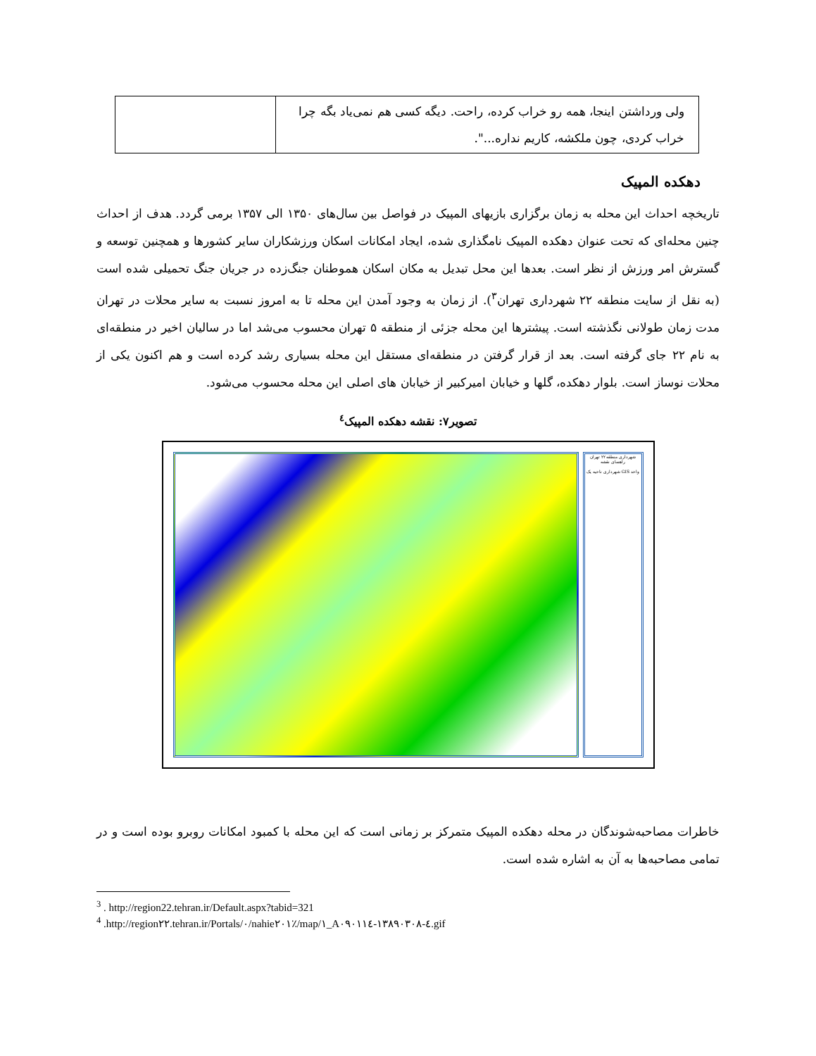| ولی ورداشتن اینجا، همه رو خراب کرده، راحت. دیگه کسی هم نمی‌یاد بگه چرا خراب کردی، چون ملکشه، کاریم نداره...". | |
دهکده المپیک
تاریخچه احداث این محله به زمان برگزاری بازیهای المپیک در فواصل بین سال‌های ۱۳۵۰ الی ۱۳۵۷ برمی گردد. هدف از احداث چنین محله‌ای که تحت عنوان دهکده المپیک نامگذاری شده، ایجاد امکانات اسکان ورزشکاران سایر کشورها و همچنین توسعه و گسترش امر ورزش از نظر است. بعدها این محل تبدیل به مکان اسکان هموطنان جنگ‌زده در جریان جنگ تحمیلی شده است (به نقل از سایت منطقه ۲۲ شهرداری تهران<sup>۳</sup>). از زمان به وجود آمدن این محله تا به امروز نسبت به سایر محلات در تهران مدت زمان طولانی نگذشته است. پیشترها این محله جزئی از منطقه ۵ تهران محسوب می‌شد اما در سالیان اخیر در منطقه‌ای به نام ۲۲ جای گرفته است. بعد از قرار گرفتن در منطقه‌ای مستقل این محله بسیاری رشد کرده است و هم اکنون یکی از محلات نوساز است. بلوار دهکده، گلها و خیابان امیرکبیر از خیابان های اصلی این محله محسوب می‌شود.
تصویر۷: نقشه دهکده المپیک<sup>٤</sup>
شهرداری منطقه ۲۲ تهران
راهنمای نقشه
واحد GIS شهرداری ناحیه یک
خاطرات مصاحبه‌شوندگان در محله دهکده المپیک متمرکز بر زمانی است که این محله با کمبود امکانات روبرو بوده است و در تمامی مصاحبه‌ها به آن به اشاره شده است.
<sup>3</sup> . http://region22.tehran.ir/Default.aspx?tabid=321
<sup>4</sup> .http://region۲۲.tehran.ir/Portals/۰/nahie۲۰۱٪/map/۱_A۰۹۰۱۱٤-۱۳۸۹۰۳۰۸-٤.gif